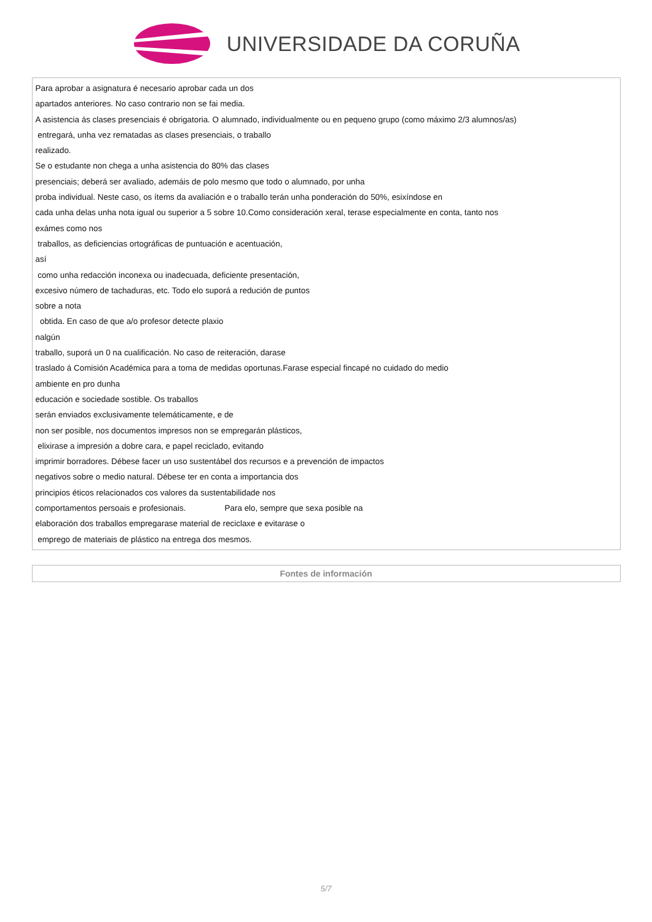UNIVERSIDADE DA CORUÑA
| Para aprobar a asignatura é necesario aprobar cada un dos apartados anteriores. No caso contrario non se fai media. A asistencia ás clases presenciais é obrigatoria. O alumnado, individualmente ou en pequeno grupo (como máximo 2/3 alumnos/as) entregará, unha vez rematadas as clases presenciais, o traballo realizado. Se o estudante non chega a unha asistencia do 80% das clases presenciais; deberá ser avaliado, ademáis de polo mesmo que todo o alumnado, por unha proba individual. Neste caso, os ítems da avaliación e o traballo terán unha ponderación do 50%, esixíndose en cada unha delas unha nota igual ou superior a 5 sobre 10.Como consideración xeral, terase especialmente en conta, tanto nos exámes como nos traballos, as deficiencias ortográficas de puntuación e acentuación, así como unha redacción inconexa ou inadecuada, deficiente presentación, excesivo número de tachaduras, etc. Todo elo suporá a redución de puntos sobre a nota obtida. En caso de que a/o profesor detecte plaxio nalgún traballo, suporá un 0 na cualificación. No caso de reiteración, darase traslado á Comisión Académica para a toma de medidas oportunas.Farase especial fincapé no cuidado do medio ambiente en pro dunha educación e sociedade sostible. Os traballos serán enviados exclusivamente telemáticamente, e de non ser posible, nos documentos impresos non se empregarán plásticos, elixirase a impresión a dobre cara, e papel reciclado, evitando imprimir borradores. Débese facer un uso sustentábel dos recursos e a prevención de impactos negativos sobre o medio natural. Débese ter en conta a importancia dos principios éticos relacionados cos valores da sustentabilidade nos comportamentos persoais e profesionais. Para elo, sempre que sexa posible na elaboración dos traballos empregarase material de reciclaxe e evitarase o emprego de materiais de plástico na entrega dos mesmos. |
| Fontes de información |
| --- |
5/7